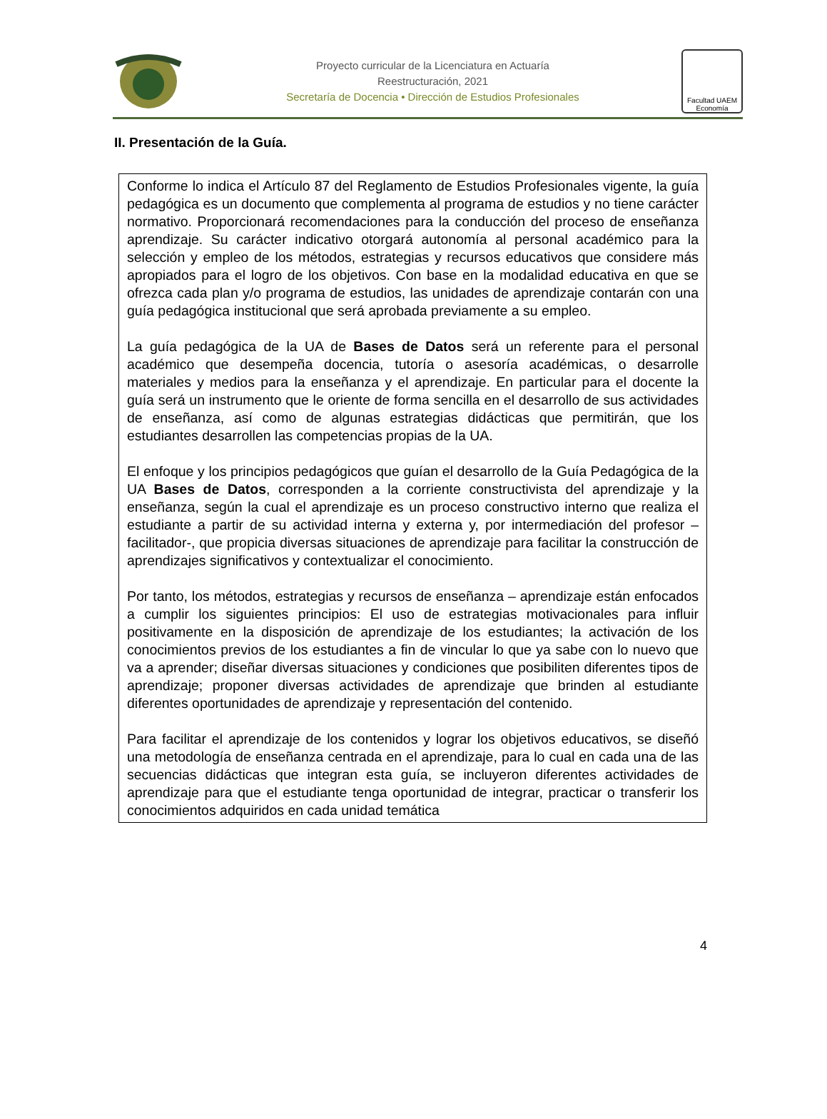Proyecto curricular de la Licenciatura en Actuaría
Reestructuración, 2021
Secretaría de Docencia • Dirección de Estudios Profesionales
Facultad UAEM Economía
II. Presentación de la Guía.
Conforme lo indica el Artículo 87 del Reglamento de Estudios Profesionales vigente, la guía pedagógica es un documento que complementa al programa de estudios y no tiene carácter normativo. Proporcionará recomendaciones para la conducción del proceso de enseñanza aprendizaje. Su carácter indicativo otorgará autonomía al personal académico para la selección y empleo de los métodos, estrategias y recursos educativos que considere más apropiados para el logro de los objetivos. Con base en la modalidad educativa en que se ofrezca cada plan y/o programa de estudios, las unidades de aprendizaje contarán con una guía pedagógica institucional que será aprobada previamente a su empleo.
La guía pedagógica de la UA de Bases de Datos será un referente para el personal académico que desempeña docencia, tutoría o asesoría académicas, o desarrolle materiales y medios para la enseñanza y el aprendizaje. En particular para el docente la guía será un instrumento que le oriente de forma sencilla en el desarrollo de sus actividades de enseñanza, así como de algunas estrategias didácticas que permitirán, que los estudiantes desarrollen las competencias propias de la UA.
El enfoque y los principios pedagógicos que guían el desarrollo de la Guía Pedagógica de la UA Bases de Datos, corresponden a la corriente constructivista del aprendizaje y la enseñanza, según la cual el aprendizaje es un proceso constructivo interno que realiza el estudiante a partir de su actividad interna y externa y, por intermediación del profesor –facilitador-, que propicia diversas situaciones de aprendizaje para facilitar la construcción de aprendizajes significativos y contextualizar el conocimiento.
Por tanto, los métodos, estrategias y recursos de enseñanza – aprendizaje están enfocados a cumplir los siguientes principios: El uso de estrategias motivacionales para influir positivamente en la disposición de aprendizaje de los estudiantes; la activación de los conocimientos previos de los estudiantes a fin de vincular lo que ya sabe con lo nuevo que va a aprender; diseñar diversas situaciones y condiciones que posibiliten diferentes tipos de aprendizaje; proponer diversas actividades de aprendizaje que brinden al estudiante diferentes oportunidades de aprendizaje y representación del contenido.
Para facilitar el aprendizaje de los contenidos y lograr los objetivos educativos, se diseñó una metodología de enseñanza centrada en el aprendizaje, para lo cual en cada una de las secuencias didácticas que integran esta guía, se incluyeron diferentes actividades de aprendizaje para que el estudiante tenga oportunidad de integrar, practicar o transferir los conocimientos adquiridos en cada unidad temática
4